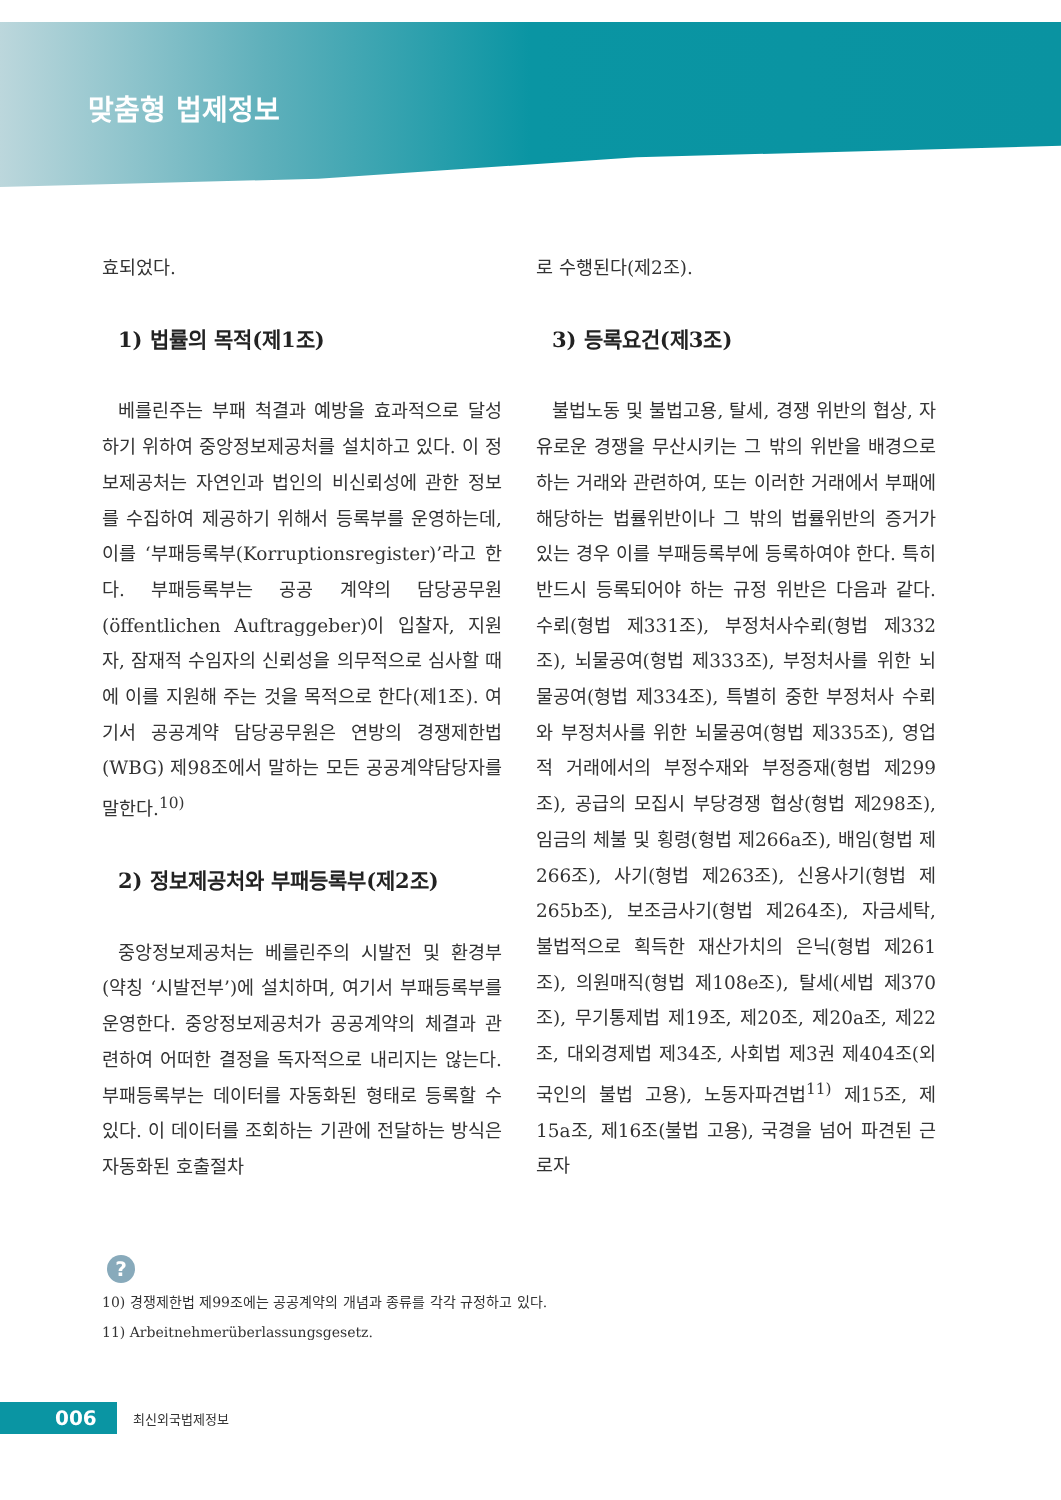맞춤형 법제정보
효되었다.
1) 법률의 목적(제1조)
베를린주는 부패 척결과 예방을 효과적으로 달성하기 위하여 중앙정보제공처를 설치하고 있다. 이 정보제공처는 자연인과 법인의 비신뢰성에 관한 정보를 수집하여 제공하기 위해서 등록부를 운영하는데, 이를 ‘부패등록부(Korruptionsregister)’라고 한다. 부패등록부는 공공 계약의 담당공무원(öffentlichen Auftraggeber)이 입찰자, 지원자, 잠재적 수임자의 신뢰성을 의무적으로 심사할 때에 이를 지원해 주는 것을 목적으로 한다(제1조). 여기서 공공계약 담당공무원은 연방의 경쟁제한법(WBG) 제98조에서 말하는 모든 공공계약담당자를 말한다.<sup>10)</sup>
2) 정보제공처와 부패등록부(제2조)
중앙정보제공처는 베를린주의 시발전 및 환경부(약칭 ‘시발전부’)에 설치하며, 여기서 부패등록부를 운영한다. 중앙정보제공처가 공공계약의 체결과 관련하여 어떠한 결정을 독자적으로 내리지는 않는다. 부패등록부는 데이터를 자동화된 형태로 등록할 수 있다. 이 데이터를 조회하는 기관에 전달하는 방식은 자동화된 호출절차
로 수행된다(제2조).
3) 등록요건(제3조)
불법노동 및 불법고용, 탈세, 경쟁 위반의 협상, 자유로운 경쟁을 무산시키는 그 밖의 위반을 배경으로 하는 거래와 관련하여, 또는 이러한 거래에서 부패에 해당하는 법률위반이나 그 밖의 법률위반의 증거가 있는 경우 이를 부패등록부에 등록하여야 한다. 특히 반드시 등록되어야 하는 규정 위반은 다음과 같다. 수뢰(형법 제331조), 부정처사수뢰(형법 제332조), 뇌물공여(형법 제333조), 부정처사를 위한 뇌물공여(형법 제334조), 특별히 중한 부정처사 수뢰와 부정처사를 위한 뇌물공여(형법 제335조), 영업적 거래에서의 부정수재와 부정증재(형법 제299조), 공급의 모집시 부당경쟁 협상(형법 제298조), 임금의 체불 및 횡령(형법 제266a조), 배임(형법 제266조), 사기(형법 제263조), 신용사기(형법 제265b조), 보조금사기(형법 제264조), 자금세탁, 불법적으로 획득한 재산가치의 은닉(형법 제261조), 의원매직(형법 제108e조), 탈세(세법 제370조), 무기통제법 제19조, 제20조, 제20a조, 제22조, 대외경제법 제34조, 사회법 제3권 제404조(외국인의 불법 고용), 노동자파견법<sup>11)</sup> 제15조, 제15a조, 제16조(불법 고용), 국경을 넘어 파견된 근로자
?
10) 경쟁제한법 제99조에는 공공계약의 개념과 종류를 각각 규정하고 있다.
11) Arbeitnehmerüberlassungsgesetz.
006 최신외국법제정보